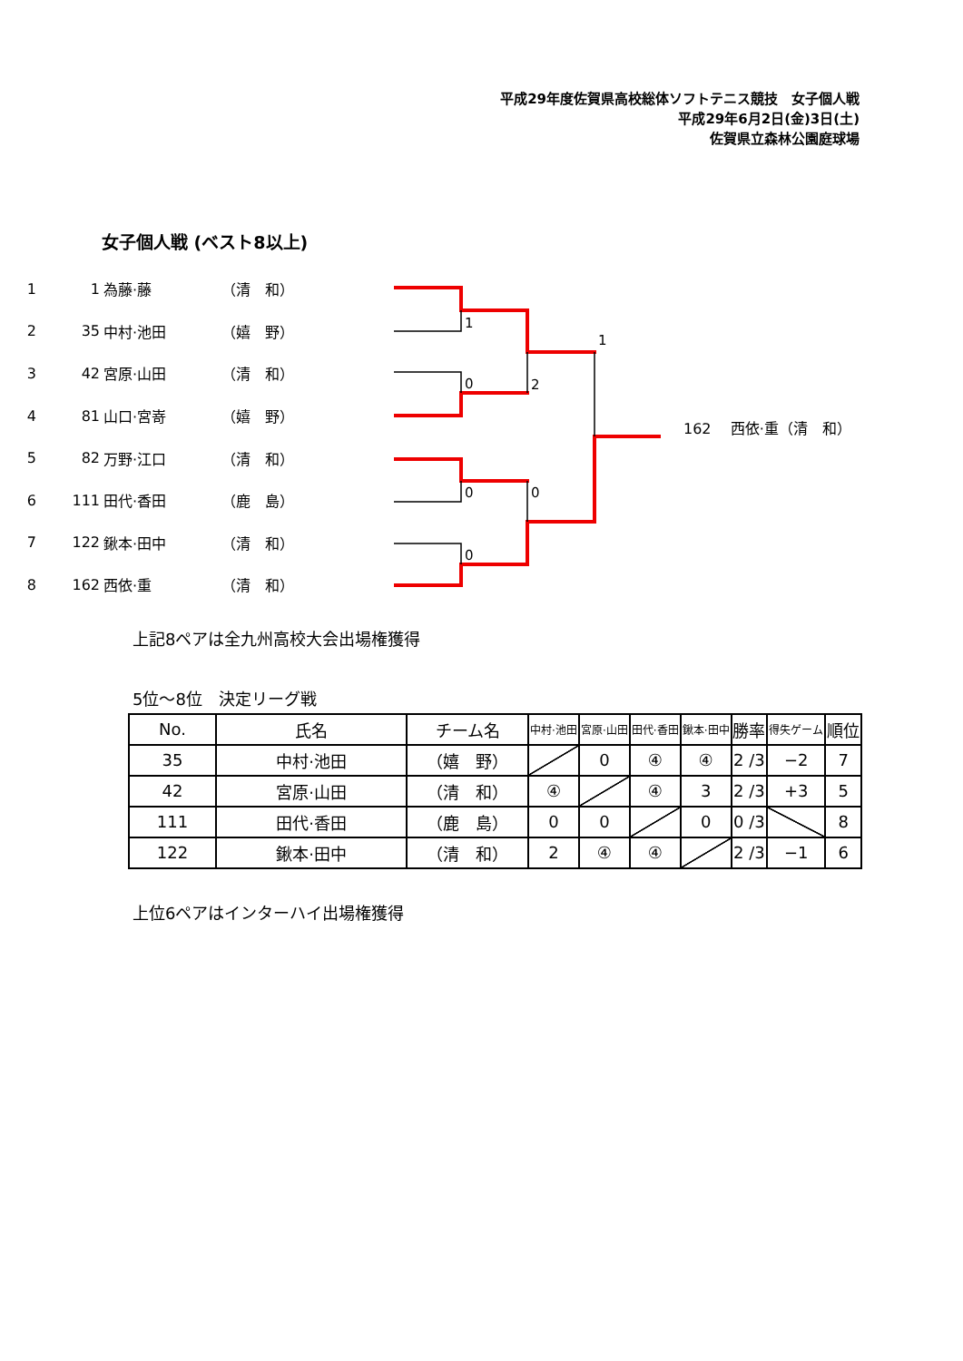1
0
2
0
0
0
1
平成29年度佐賀県高校総体ソフトテニス競技　女子個人戦
平成29年6月2日(金)3日(土)
佐賀県立森林公園庭球場
女子個人戦 (ベスト8以上)
1 1 為藤·藤 （清　和）
2 35 中村·池田 （嬉　野）
3 42 宮原·山田 （清　和）
4 81 山口·宮嵜 （嬉　野）
5 82 万野·江口 （清　和）
6 111 田代·香田 （鹿　島）
7 122 鍬本·田中 （清　和）
8 162 西依·重 （清　和）
162　 西依·重（清　和）
上記8ペアは全九州高校大会出場権獲得
5位～8位　決定リーグ戦
| No. | 氏名 | チーム名 | 中村·池田 | 宮原·山田 | 田代·香田 | 鍬本·田中 | 勝率 | 得失ゲーム | 順位 |
| --- | --- | --- | --- | --- | --- | --- | --- | --- | --- |
| 35 | 中村·池田 | （嬉 野） | | 0 | ④ | ④ | 2 /3 | −2 | 7 |
| 42 | 宮原·山田 | （清 和） | ④ | | ④ | 3 | 2 /3 | +3 | 5 |
| 111 | 田代·香田 | （鹿 島） | 0 | 0 | | 0 | 0 /3 | | 8 |
| 122 | 鍬本·田中 | （清 和） | 2 | ④ | ④ | | 2 /3 | −1 | 6 |
上位6ペアはインターハイ出場権獲得